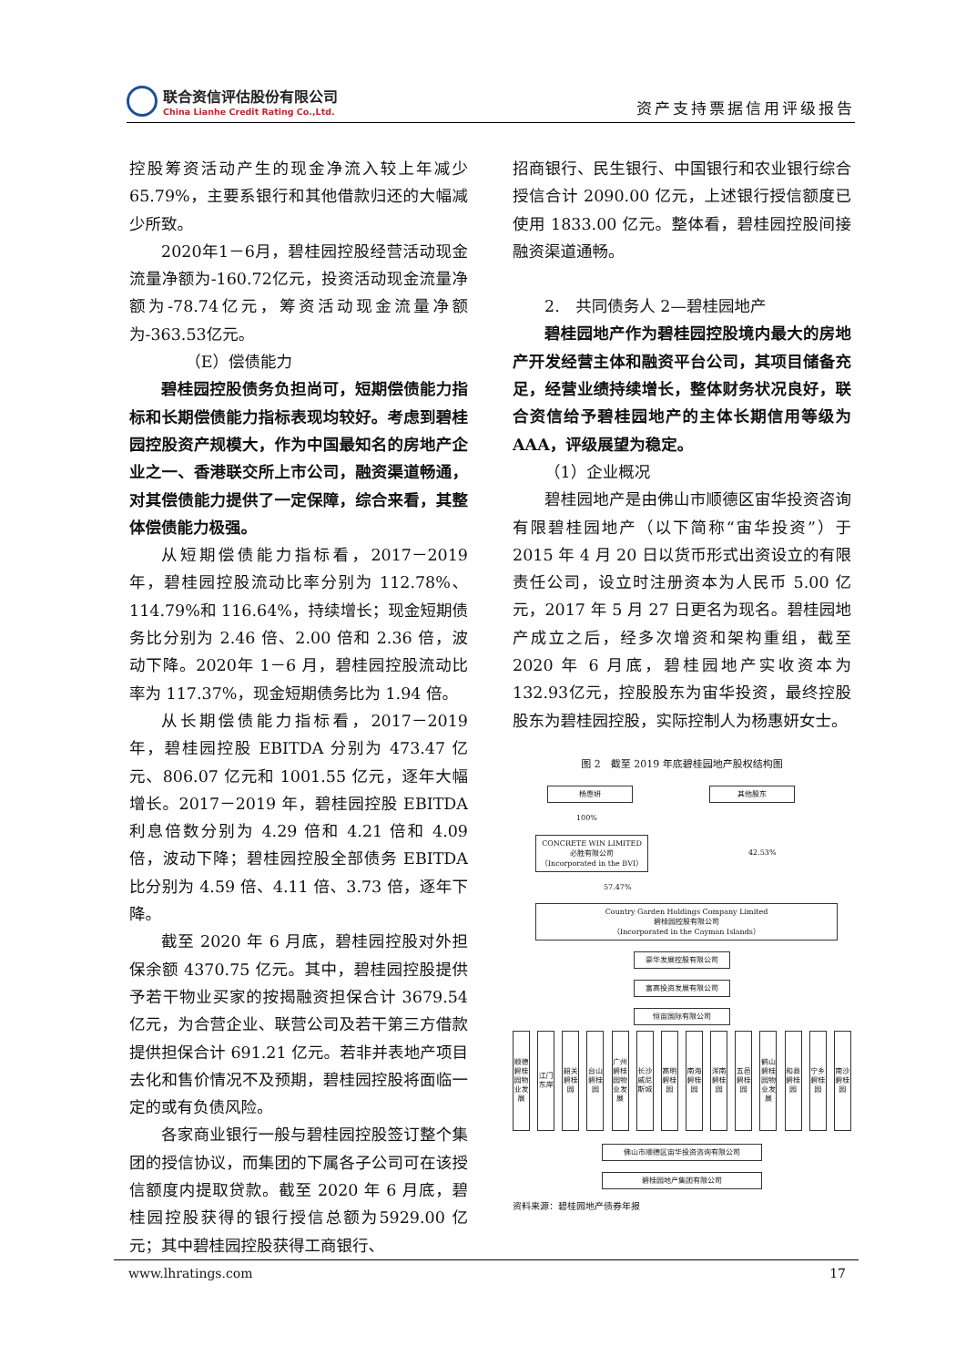联合资信评估股份有限公司
China Lianhe Credit Rating Co.,Ltd.
资产支持票据信用评级报告
控股筹资活动产生的现金净流入较上年减少65.79%，主要系银行和其他借款归还的大幅减少所致。
2020年1－6月，碧桂园控股经营活动现金流量净额为-160.72亿元，投资活动现金流量净额为-78.74亿元，筹资活动现金流量净额为-363.53亿元。
（E）偿债能力
碧桂园控股债务负担尚可，短期偿债能力指标和长期偿债能力指标表现均较好。考虑到碧桂园控股资产规模大，作为中国最知名的房地产企业之一、香港联交所上市公司，融资渠道畅通，对其偿债能力提供了一定保障，综合来看，其整体偿债能力极强。
从短期偿债能力指标看，2017－2019 年，碧桂园控股流动比率分别为 112.78%、114.79%和 116.64%，持续增长；现金短期债务比分别为 2.46 倍、2.00 倍和 2.36 倍，波动下降。2020年 1－6 月，碧桂园控股流动比率为 117.37%，现金短期债务比为 1.94 倍。
从长期偿债能力指标看，2017－2019 年，碧桂园控股 EBITDA 分别为 473.47 亿元、806.07 亿元和 1001.55 亿元，逐年大幅增长。2017－2019 年，碧桂园控股 EBITDA 利息倍数分别为 4.29 倍和 4.21 倍和 4.09 倍，波动下降；碧桂园控股全部债务 EBITDA 比分别为 4.59 倍、4.11 倍、3.73 倍，逐年下降。
截至 2020 年 6 月底，碧桂园控股对外担保余额 4370.75 亿元。其中，碧桂园控股提供予若干物业买家的按揭融资担保合计 3679.54 亿元，为合营企业、联营公司及若干第三方借款提供担保合计 691.21 亿元。若非并表地产项目去化和售价情况不及预期，碧桂园控股将面临一定的或有负债风险。
各家商业银行一般与碧桂园控股签订整个集团的授信协议，而集团的下属各子公司可在该授信额度内提取贷款。截至 2020 年 6 月底，碧桂园控股获得的银行授信总额为5929.00 亿元；其中碧桂园控股获得工商银行、
招商银行、民生银行、中国银行和农业银行综合授信合计 2090.00 亿元，上述银行授信额度已使用 1833.00 亿元。整体看，碧桂园控股间接融资渠道通畅。
2.　共同债务人 2—碧桂园地产
碧桂园地产作为碧桂园控股境内最大的房地产开发经营主体和融资平台公司，其项目储备充足，经营业绩持续增长，整体财务状况良好，联合资信给予碧桂园地产的主体长期信用等级为 AAA，评级展望为稳定。
（1）企业概况
碧桂园地产是由佛山市顺德区宙华投资咨询有限碧桂园地产（以下简称“宙华投资”）于 2015 年 4 月 20 日以货币形式出资设立的有限责任公司，设立时注册资本为人民币 5.00 亿元，2017 年 5 月 27 日更名为现名。碧桂园地产成立之后，经多次增资和架构重组，截至2020 年 6 月底，碧桂园地产实收资本为 132.93亿元，控股股东为宙华投资，最终控股股东为碧桂园控股，实际控制人为杨惠妍女士。
图 2　截至 2019 年底碧桂园地产股权结构图
杨惠妍 其他股东
100%
CONCRETE WIN LIMITED
必胜有限公司
（Incorporated in the BVI）
42.53%
57.47%
Country Garden Holdings Company Limited
碧桂园控股有限公司
（Incorporated in the Cayman Islands）
豪华发展控股有限公司
富高投资发展有限公司
恒宙国际有限公司
顺德碧桂园物业发展
江门东岸
韶关碧桂园
台山碧桂园
广州碧桂园物业发展
长沙威尼斯城
高明碧桂园
南海碧桂园
浑南碧桂园
五邑碧桂园
鹤山碧桂园物业发展
和县碧桂园
宁乡碧桂园
南沙碧桂园
佛山市顺德区宙华投资咨询有限公司
碧桂园地产集团有限公司
资料来源：碧桂园地产债券年报
www.lhratings.com 17